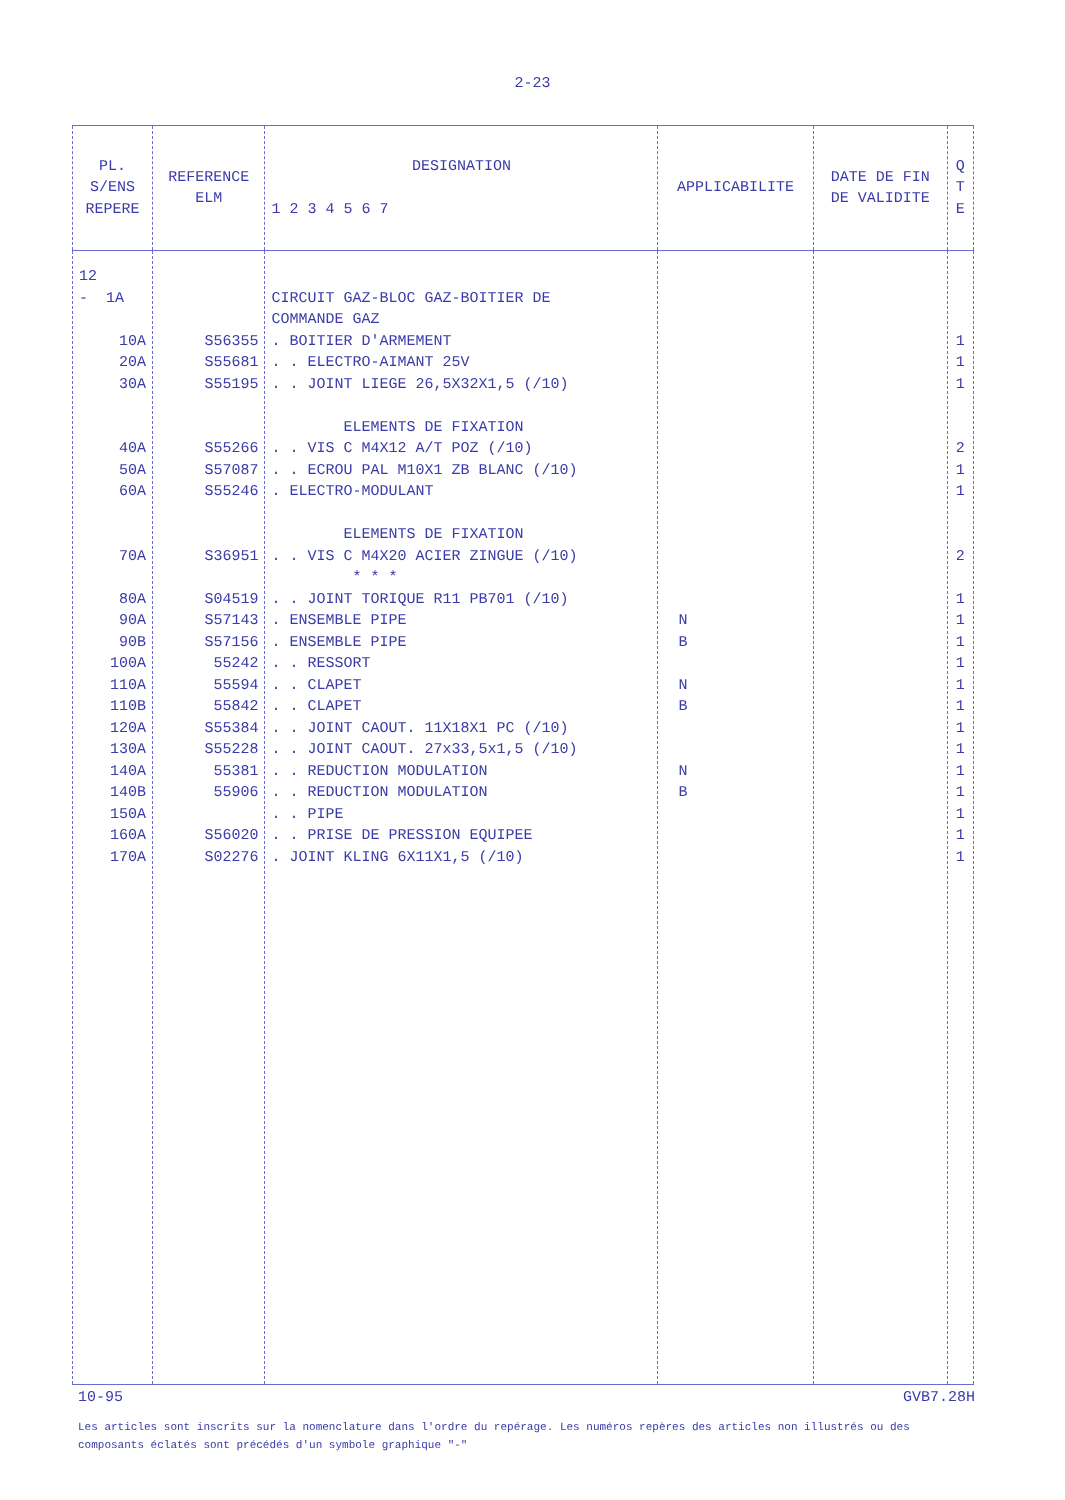2-23
| PL. S/ENS REPERE | REFERENCE ELM | DESIGNATION 1 2 3 4 5 6 7 | APPLICABILITE | DATE DE FIN DE VALIDITE | Q T E |
| --- | --- | --- | --- | --- | --- |
| 12 - 1A 10A 20A 30A 40A 50A 60A 70A 80A 90A 90B 100A 110A 110B 120A 130A 140A 140B 150A 160A 170A | S56355 S55681 S55195 S55266 S57087 S55246 S36951 S04519 S57143 S57156 55242 55594 55842 S55384 S55228 55381 55906 S56020 S02276 | CIRCUIT GAZ-BLOC GAZ-BOITIER DE COMMANDE GAZ . BOITIER D'ARMEMENT . . ELECTRO-AIMANT 25V . . JOINT LIEGE 26,5X32X1,5 (/10) ELEMENTS DE FIXATION . . VIS C M4X12 A/T POZ (/10) . . ECROU PAL M10X1 ZB BLANC (/10) . ELECTRO-MODULANT ELEMENTS DE FIXATION . . VIS C M4X20 ACIER ZINGUE (/10) * * * . . JOINT TORIQUE R11 PB701 (/10) . ENSEMBLE PIPE . ENSEMBLE PIPE . . RESSORT . . CLAPET . . CLAPET . . JOINT CAOUT. 11X18X1 PC (/10) . . JOINT CAOUT. 27x33,5x1,5 (/10) . . REDUCTION MODULATION . . REDUCTION MODULATION . . PIPE . . PRISE DE PRESSION EQUIPEE . JOINT KLING 6X11X1,5 (/10) | N B N B N B | | 1 1 1 2 1 1 2 1 1 1 1 1 1 1 1 1 1 1 1 1 |
10-95 GVB7.28H
Les articles sont inscrits sur la nomenclature dans l'ordre du repérage. Les numéros repères des articles non illustrés ou des composants éclatés sont précédés d'un symbole graphique "-"